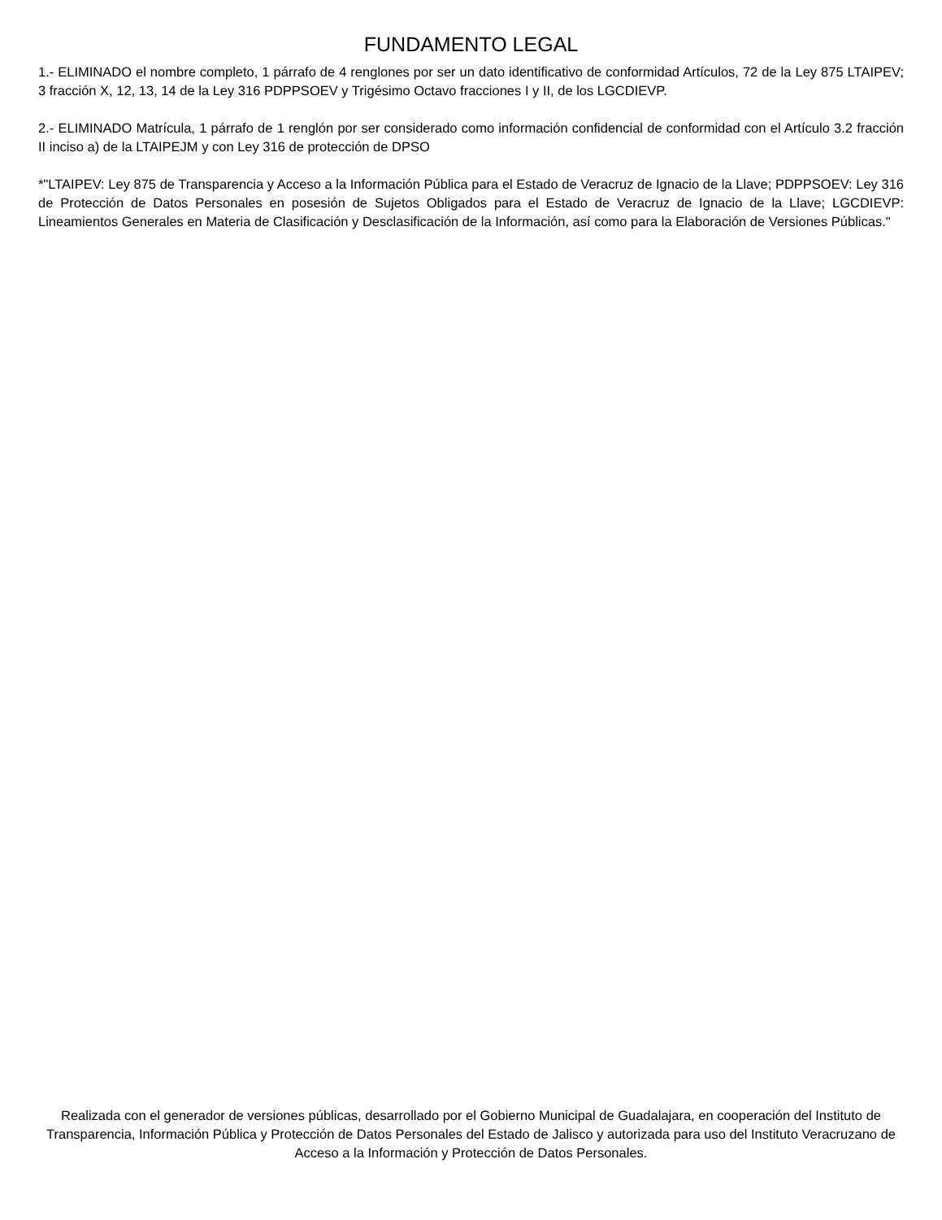FUNDAMENTO LEGAL
1.- ELIMINADO el nombre completo, 1 párrafo de 4 renglones por ser un dato identificativo de conformidad Artículos, 72 de la Ley 875 LTAIPEV; 3 fracción X, 12, 13, 14 de la Ley 316 PDPPSOEV y Trigésimo Octavo fracciones I y II, de los LGCDIEVP.
2.- ELIMINADO Matrícula, 1 párrafo de 1 renglón por ser considerado como información confidencial de conformidad con el Artículo 3.2 fracción II inciso a) de la LTAIPEJM y con Ley 316 de protección de DPSO
*"LTAIPEV: Ley 875 de Transparencia y Acceso a la Información Pública para el Estado de Veracruz de Ignacio de la Llave; PDPPSOEV: Ley 316 de Protección de Datos Personales en posesión de Sujetos Obligados para el Estado de Veracruz de Ignacio de la Llave; LGCDIEVP: Lineamientos Generales en Materia de Clasificación y Desclasificación de la Información, así como para la Elaboración de Versiones Públicas."
Realizada con el generador de versiones públicas, desarrollado por el Gobierno Municipal de Guadalajara, en cooperación del Instituto de Transparencia, Información Pública y Protección de Datos Personales del Estado de Jalisco y autorizada para uso del Instituto Veracruzano de Acceso a la Información y Protección de Datos Personales.